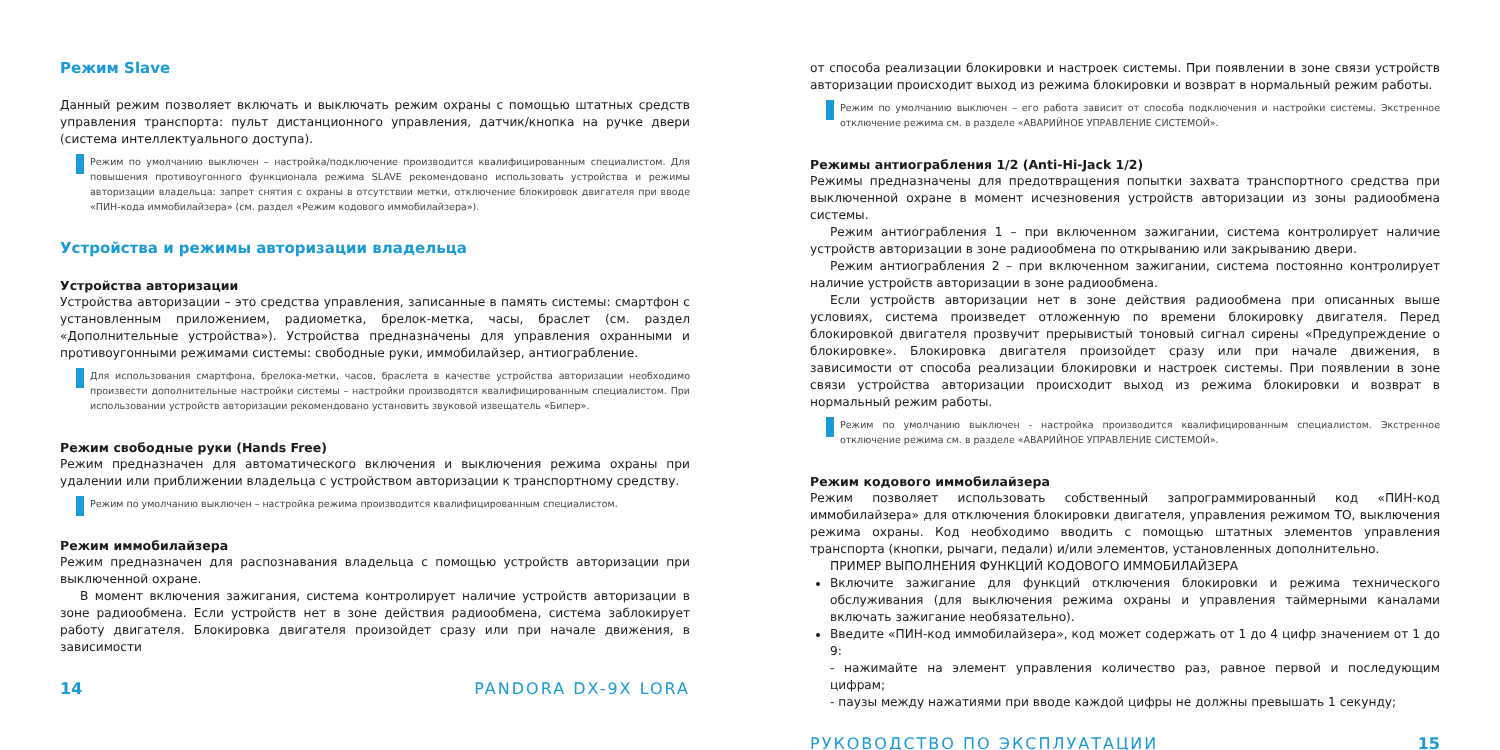Режим Slave
Данный режим позволяет включать и выключать режим охраны с помощью штатных средств управления транспорта: пульт дистанционного управления, датчик/кнопка на ручке двери (система интеллектуального доступа).
Режим по умолчанию выключен – настройка/подключение производится квалифицированным специалистом. Для повышения противоугонного функционала режима SLAVE рекомендовано использовать устройства и режимы авторизации владельца: запрет снятия с охраны в отсутствии метки, отключение блокировок двигателя при вводе «ПИН-кода иммобилайзера» (см. раздел «Режим кодового иммобилайзера»).
Устройства и режимы авторизации владельца
Устройства авторизации
Устройства авторизации – это средства управления, записанные в память системы: смартфон с установленным приложением, радиометка, брелок-метка, часы, браслет (см. раздел «Дополнительные устройства»). Устройства предназначены для управления охранными и противоугонными режимами системы: свободные руки, иммобилайзер, антиограбление.
Для использования смартфона, брелока-метки, часов, браслета в качестве устройства авторизации необходимо произвести дополнительные настройки системы – настройки производятся квалифицированным специалистом. При использовании устройств авторизации рекомендовано установить звуковой извещатель «Бипер».
Режим свободные руки (Hands Free)
Режим предназначен для автоматического включения и выключения режима охраны при удалении или приближении владельца с устройством авторизации к транспортному средству.
Режим по умолчанию выключен – настройка режима производится квалифицированным специалистом.
Режим иммобилайзера
Режим предназначен для распознавания владельца с помощью устройств авторизации при выключенной охране.
В момент включения зажигания, система контролирует наличие устройств авторизации в зоне радиообмена. Если устройств нет в зоне действия радиообмена, система заблокирует работу двигателя. Блокировка двигателя произойдет сразу или при начале движения, в зависимости
14 PANDORA DX-9X LORA
от способа реализации блокировки и настроек системы. При появлении в зоне связи устройств авторизации происходит выход из режима блокировки и возврат в нормальный режим работы.
Режим по умолчанию выключен – его работа зависит от способа подключения и настройки системы. Экстренное отключение режима см. в разделе «АВАРИЙНОЕ УПРАВЛЕНИЕ СИСТЕМОЙ».
Режимы антиограбления 1/2 (Anti-Hi-Jack 1/2)
Режимы предназначены для предотвращения попытки захвата транспортного средства при выключенной охране в момент исчезновения устройств авторизации из зоны радиообмена системы.
Режим антиограбления 1 – при включенном зажигании, система контролирует наличие устройств авторизации в зоне радиообмена по открыванию или закрыванию двери.
Режим антиограбления 2 – при включенном зажигании, система постоянно контролирует наличие устройств авторизации в зоне радиообмена.
Если устройств авторизации нет в зоне действия радиообмена при описанных выше условиях, система произведет отложенную по времени блокировку двигателя. Перед блокировкой двигателя прозвучит прерывистый тоновый сигнал сирены «Предупреждение о блокировке». Блокировка двигателя произойдет сразу или при начале движения, в зависимости от способа реализации блокировки и настроек системы. При появлении в зоне связи устройства авторизации происходит выход из режима блокировки и возврат в нормальный режим работы.
Режим по умолчанию выключен - настройка производится квалифицированным специалистом. Экстренное отключение режима см. в разделе «АВАРИЙНОЕ УПРАВЛЕНИЕ СИСТЕМОЙ».
Режим кодового иммобилайзера
Режим позволяет использовать собственный запрограммированный код «ПИН-код иммобилайзера» для отключения блокировки двигателя, управления режимом ТО, выключения режима охраны. Код необходимо вводить с помощью штатных элементов управления транспорта (кнопки, рычаги, педали) и/или элементов, установленных дополнительно.
ПРИМЕР ВЫПОЛНЕНИЯ ФУНКЦИЙ КОДОВОГО ИММОБИЛАЙЗЕРА
Включите зажигание для функций отключения блокировки и режима технического обслуживания (для выключения режима охраны и управления таймерными каналами включать зажигание необязательно).
Введите «ПИН-код иммобилайзера», код может содержать от 1 до 4 цифр значением от 1 до 9:
- нажимайте на элемент управления количество раз, равное первой и последующим цифрам;
- паузы между нажатиями при вводе каждой цифры не должны превышать 1 секунду;
РУКОВОДСТВО ПО ЭКСПЛУАТАЦИИ 15